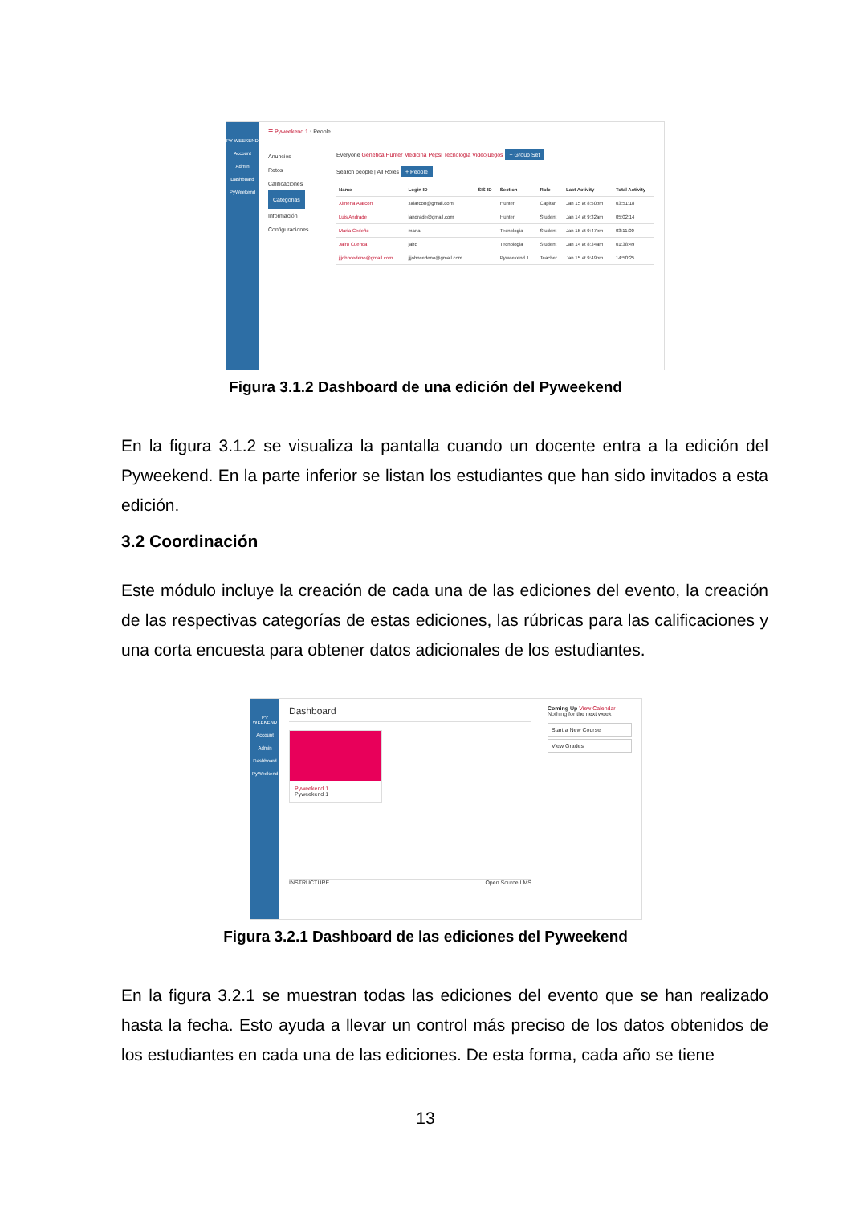PY WEEKEND
Account
Admin
Dashboard
PyWeekend
☰ Pyweekend 1 › People
Anuncios
Retos
Calificaciones
Categorias
Información
Configuraciones
Everyone Genetica Hunter Medicina Pepsi Tecnologia Videojuegos + Group Set
Search people | All Roles + People
| Name | Login ID | SIS ID | Section | Role | Last Activity | Total Activity |
| --- | --- | --- | --- | --- | --- | --- |
| Ximena Alarcon | xalarcon@gmail.com | | Hunter | Capitan | Jan 15 at 8:50pm | 03:51:18 |
| Luis Andrade | landrade@gmail.com | | Hunter | Student | Jan 14 at 9:32am | 05:02:14 |
| Maria Cedeño | maria | | Tecnologia | Student | Jan 15 at 9:47pm | 03:11:00 |
| Jairo Cuenca | jairo | | Tecnologia | Student | Jan 14 at 8:34am | 01:38:49 |
| jjjohncedeno@gmail.com | jjjohncedeno@gmail.com | | Pyweekend 1 | Teacher | Jan 15 at 9:49pm | 14:50:25 |
Figura 3.1.2 Dashboard de una edición del Pyweekend
En la figura 3.1.2 se visualiza la pantalla cuando un docente entra a la edición del Pyweekend. En la parte inferior se listan los estudiantes que han sido invitados a esta edición.
3.2 Coordinación
Este módulo incluye la creación de cada una de las ediciones del evento, la creación de las respectivas categorías de estas ediciones, las rúbricas para las calificaciones y una corta encuesta para obtener datos adicionales de los estudiantes.
PY WEEKEND
Account
Admin
Dashboard
PyWeekend
Dashboard
Pyweekend 1
Pyweekend 1
INSTRUCTURE Open Source LMS
Coming Up View Calendar
Nothing for the next week
Start a New Course
View Grades
Figura 3.2.1 Dashboard de las ediciones del Pyweekend
En la figura 3.2.1 se muestran todas las ediciones del evento que se han realizado hasta la fecha. Esto ayuda a llevar un control más preciso de los datos obtenidos de los estudiantes en cada una de las ediciones. De esta forma, cada año se tiene
13